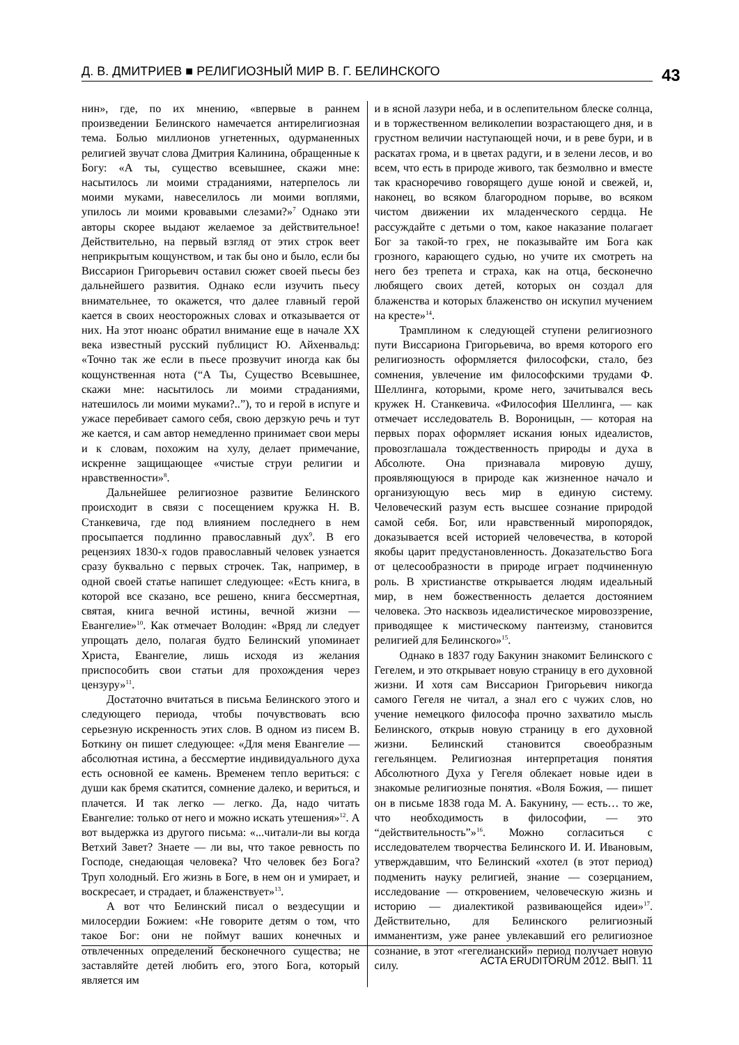Д. В. ДМИТРИЕВ ■ РЕЛИГИОЗНЫЙ МИР В. Г. БЕЛИНСКОГО 43
нин», где, по их мнению, «впервые в раннем произведении Белинского намечается антирелигиозная тема. Болью миллионов угнетенных, одурманенных религией звучат слова Дмитрия Калинина, обращенные к Богу: «А ты, существо всевышнее, скажи мне: насытилось ли моими страданиями, натерпелось ли моими муками, навеселилось ли моими воплями, упилось ли моими кровавыми слезами?»<sup>7</sup> Однако эти авторы скорее выдают желаемое за действительное! Действительно, на первый взгляд от этих строк веет неприкрытым кощунством, и так бы оно и было, если бы Виссарион Григорьевич оставил сюжет своей пьесы без дальнейшего развития. Однако если изучить пьесу внимательнее, то окажется, что далее главный герой кается в своих неосторожных словах и отказывается от них. На этот нюанс обратил внимание еще в начале XX века известный русский публицист Ю. Айхенвальд: «Точно так же если в пьесе прозвучит иногда как бы кощунственная нота (“А Ты, Существо Всевышнее, скажи мне: насытилось ли моими страданиями, натешилось ли моими муками?..”), то и герой в испуге и ужасе перебивает самого себя, свою дерзкую речь и тут же кается, и сам автор немедленно принимает свои меры и к словам, похожим на хулу, делает примечание, искренне защищающее «чистые струи религии и нравственности»<sup>8</sup>.
Дальнейшее религиозное развитие Белинского происходит в связи с посещением кружка Н. В. Станкевича, где под влиянием последнего в нем просыпается подлинно православный дух<sup>9</sup>. В его рецензиях 1830-х годов православный человек узнается сразу буквально с первых строчек. Так, например, в одной своей статье напишет следующее: «Есть книга, в которой все сказано, все решено, книга бессмертная, святая, книга вечной истины, вечной жизни — Евангелие»<sup>10</sup>. Как отмечает Володин: «Вряд ли следует упрощать дело, полагая будто Белинский упоминает Христа, Евангелие, лишь исходя из желания приспособить свои статьи для прохождения через цензуру»<sup>11</sup>.
Достаточно вчитаться в письма Белинского этого и следующего периода, чтобы почувствовать всю серьезную искренность этих слов. В одном из писем В. Боткину он пишет следующее: «Для меня Евангелие — абсолютная истина, а бессмертие индивидуального духа есть основной ее камень. Временем тепло вериться: с души как бремя скатится, сомнение далеко, и вериться, и плачется. И так легко — легко. Да, надо читать Евангелие: только от него и можно искать утешения»<sup>12</sup>. А вот выдержка из другого письма: «...читали-ли вы когда Ветхий Завет? Знаете — ли вы, что такое ревность по Господе, снедающая человека? Что человек без Бога? Труп холодный. Его жизнь в Боге, в нем он и умирает, и воскресает, и страдает, и блаженствует»<sup>13</sup>.
А вот что Белинский писал о вездесущии и милосердии Божием: «Не говорите детям о том, что такое Бог: они не поймут ваших конечных и отвлеченных определений бесконечного существа; не заставляйте детей любить его, этого Бога, который является им
и в ясной лазури неба, и в ослепительном блеске солнца, и в торжественном великолепии возрастающего дня, и в грустном величии наступающей ночи, и в реве бури, и в раскатах грома, и в цветах радуги, и в зелени лесов, и во всем, что есть в природе живого, так безмолвно и вместе так красноречиво говорящего душе юной и свежей, и, наконец, во всяком благородном порыве, во всяком чистом движении их младенческого сердца. Не рассуждайте с детьми о том, какое наказание полагает Бог за такой-то грех, не показывайте им Бога как грозного, карающего судью, но учите их смотреть на него без трепета и страха, как на отца, бесконечно любящего своих детей, которых он создал для блаженства и которых блаженство он искупил мучением на кресте»<sup>14</sup>.
Трамплином к следующей ступени религиозного пути Виссариона Григорьевича, во время которого его религиозность оформляется философски, стало, без сомнения, увлечение им философскими трудами Ф. Шеллинга, которыми, кроме него, зачитывался весь кружек Н. Станкевича. «Философия Шеллинга, — как отмечает исследователь В. Вороницын, — которая на первых порах оформляет искания юных идеалистов, провозглашала тождественность природы и духа в Абсолюте. Она признавала мировую душу, проявляющуюся в природе как жизненное начало и организующую весь мир в единую систему. Человеческий разум есть высшее сознание природой самой себя. Бог, или нравственный миропорядок, доказывается всей историей человечества, в которой якобы царит предустановленность. Доказательство Бога от целесообразности в природе играет подчиненную роль. В христианстве открывается людям идеальный мир, в нем божественность делается достоянием человека. Это насквозь идеалистическое мировоззрение, приводящее к мистическому пантеизму, становится религией для Белинского»<sup>15</sup>.
Однако в 1837 году Бакунин знакомит Белинского с Гегелем, и это открывает новую страницу в его духовной жизни. И хотя сам Виссарион Григорьевич никогда самого Гегеля не читал, а знал его с чужих слов, но учение немецкого философа прочно захватило мысль Белинского, открыв новую страницу в его духовной жизни. Белинский становится своеобразным гегельянцем. Религиозная интерпретация понятия Абсолютного Духа у Гегеля облекает новые идеи в знакомые религиозные понятия. «Воля Божия, — пишет он в письме 1838 года М. А. Бакунину, — есть… то же, что необходимость в философии, — это “действительность”»<sup>16</sup>. Можно согласиться с исследователем творчества Белинского И. И. Ивановым, утверждавшим, что Белинский «хотел (в этот период) подменить науку религией, знание — созерцанием, исследование — откровением, человеческую жизнь и историю — диалектикой развивающейся идеи»<sup>17</sup>. Действительно, для Белинского религиозный имманентизм, уже ранее увлекавший его религиозное сознание, в этот «гегелианский» период получает новую силу.
ACTA ERUDITORUM 2012. ВЫП. 11